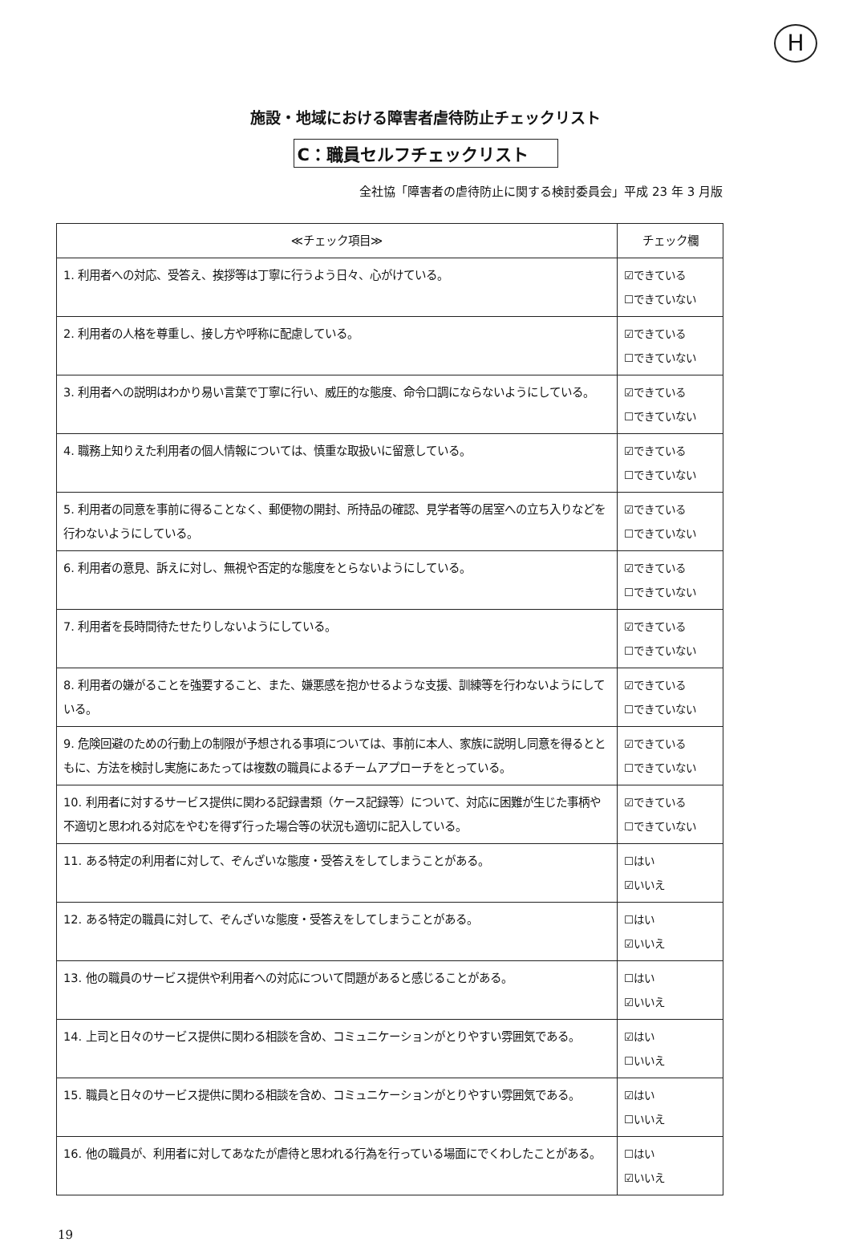H
施設・地域における障害者虐待防止チェックリスト
C：職員セルフチェックリスト
全社協「障害者の虐待防止に関する検討委員会」平成 23 年 3 月版
| ≪チェック項目≫ | チェック欄 |
| --- | --- |
| 1. 利用者への対応、受答え、挨拶等は丁寧に行うよう日々、心がけている。 | ☑できている ☐できていない |
| 2. 利用者の人格を尊重し、接し方や呼称に配慮している。 | ☑できている ☐できていない |
| 3. 利用者への説明はわかり易い言葉で丁寧に行い、威圧的な態度、命令口調にならないようにしている。 | ☑できている ☐できていない |
| 4. 職務上知りえた利用者の個人情報については、慎重な取扱いに留意している。 | ☑できている ☐できていない |
| 5. 利用者の同意を事前に得ることなく、郵便物の開封、所持品の確認、見学者等の居室への立ち入りなどを行わないようにしている。 | ☑できている ☐できていない |
| 6. 利用者の意見、訴えに対し、無視や否定的な態度をとらないようにしている。 | ☑できている ☐できていない |
| 7. 利用者を長時間待たせたりしないようにしている。 | ☑できている ☐できていない |
| 8. 利用者の嫌がることを強要すること、また、嫌悪感を抱かせるような支援、訓練等を行わないようにしている。 | ☑できている ☐できていない |
| 9. 危険回避のための行動上の制限が予想される事項については、事前に本人、家族に説明し同意を得るとともに、方法を検討し実施にあたっては複数の職員によるチームアプローチをとっている。 | ☑できている ☐できていない |
| 10. 利用者に対するサービス提供に関わる記録書類（ケース記録等）について、対応に困難が生じた事柄や不適切と思われる対応をやむを得ず行った場合等の状況も適切に記入している。 | ☑できている ☐できていない |
| 11. ある特定の利用者に対して、ぞんざいな態度・受答えをしてしまうことがある。 | ☐はい ☑いいえ |
| 12. ある特定の職員に対して、ぞんざいな態度・受答えをしてしまうことがある。 | ☐はい ☑いいえ |
| 13. 他の職員のサービス提供や利用者への対応について問題があると感じることがある。 | ☐はい ☑いいえ |
| 14. 上司と日々のサービス提供に関わる相談を含め、コミュニケーションがとりやすい雰囲気である。 | ☑はい ☐いいえ |
| 15. 職員と日々のサービス提供に関わる相談を含め、コミュニケーションがとりやすい雰囲気である。 | ☑はい ☐いいえ |
| 16. 他の職員が、利用者に対してあなたが虐待と思われる行為を行っている場面にでくわしたことがある。 | ☐はい ☑いいえ |
19